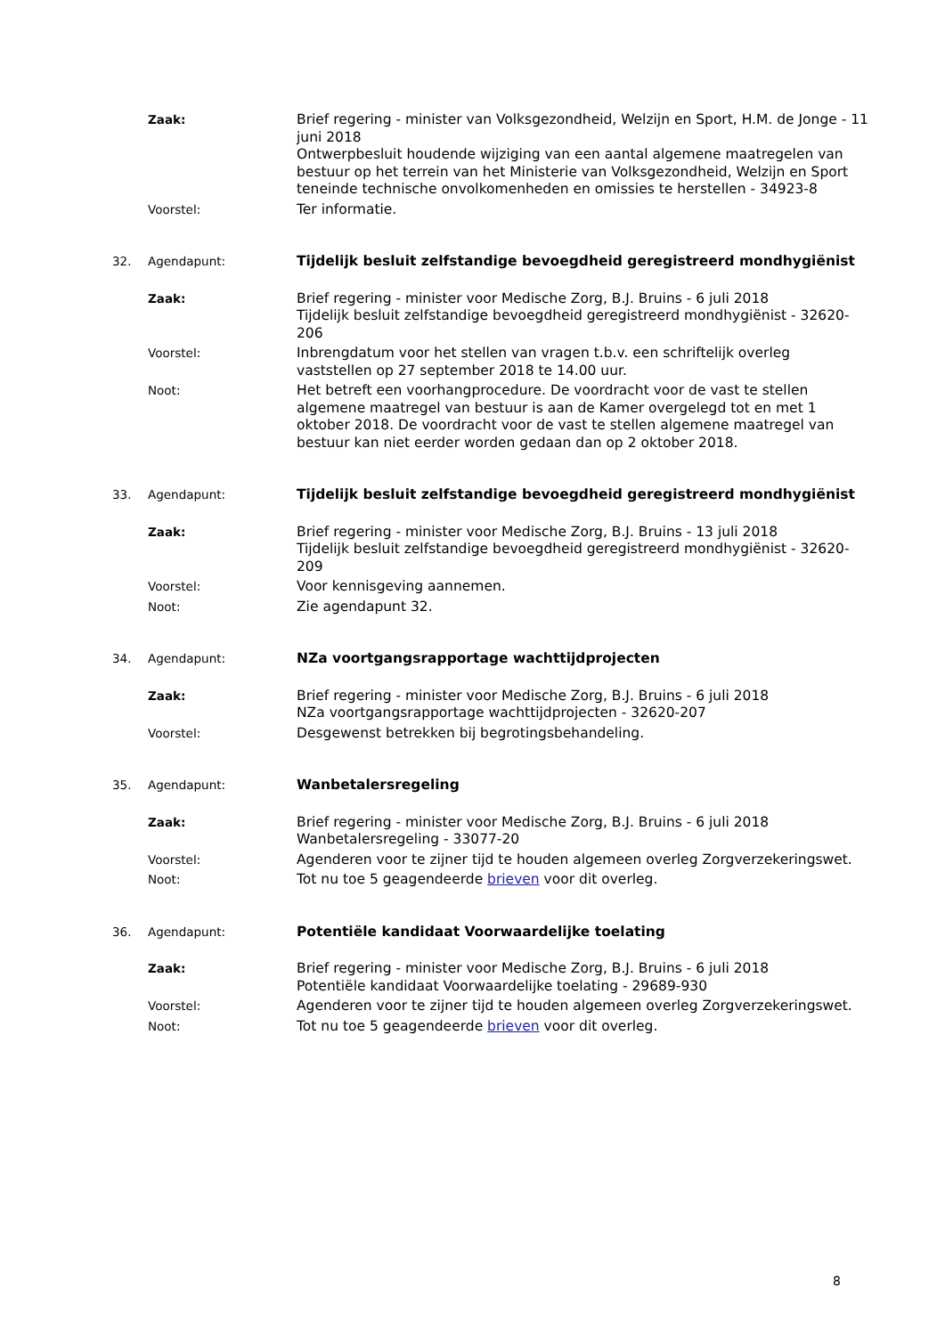Zaak: Brief regering - minister van Volksgezondheid, Welzijn en Sport, H.M. de Jonge - 11 juni 2018
Ontwerpbesluit houdende wijziging van een aantal algemene maatregelen van bestuur op het terrein van het Ministerie van Volksgezondheid, Welzijn en Sport teneinde technische onvolkomenheden en omissies te herstellen - 34923-8
Voorstel: Ter informatie.
32. Agendapunt: Tijdelijk besluit zelfstandige bevoegdheid geregistreerd mondhygiënist
Zaak: Brief regering - minister voor Medische Zorg, B.J. Bruins - 6 juli 2018
Tijdelijk besluit zelfstandige bevoegdheid geregistreerd mondhygiënist - 32620-206
Voorstel: Inbrengdatum voor het stellen van vragen t.b.v. een schriftelijk overleg vaststellen op 27 september 2018 te 14.00 uur.
Noot: Het betreft een voorhangprocedure. De voordracht voor de vast te stellen algemene maatregel van bestuur is aan de Kamer overgelegd tot en met 1 oktober 2018. De voordracht voor de vast te stellen algemene maatregel van bestuur kan niet eerder worden gedaan dan op 2 oktober 2018.
33. Agendapunt: Tijdelijk besluit zelfstandige bevoegdheid geregistreerd mondhygiënist
Zaak: Brief regering - minister voor Medische Zorg, B.J. Bruins - 13 juli 2018
Tijdelijk besluit zelfstandige bevoegdheid geregistreerd mondhygiënist - 32620-209
Voorstel: Voor kennisgeving aannemen.
Noot: Zie agendapunt 32.
34. Agendapunt: NZa voortgangsrapportage wachttijdprojecten
Zaak: Brief regering - minister voor Medische Zorg, B.J. Bruins - 6 juli 2018
NZa voortgangsrapportage wachttijdprojecten - 32620-207
Voorstel: Desgewenst betrekken bij begrotingsbehandeling.
35. Agendapunt: Wanbetalersregeling
Zaak: Brief regering - minister voor Medische Zorg, B.J. Bruins - 6 juli 2018
Wanbetalersregeling - 33077-20
Voorstel: Agenderen voor te zijner tijd te houden algemeen overleg Zorgverzekeringswet.
Noot: Tot nu toe 5 geagendeerde brieven voor dit overleg.
36. Agendapunt: Potentiële kandidaat Voorwaardelijke toelating
Zaak: Brief regering - minister voor Medische Zorg, B.J. Bruins - 6 juli 2018
Potentiële kandidaat Voorwaardelijke toelating - 29689-930
Voorstel: Agenderen voor te zijner tijd te houden algemeen overleg Zorgverzekeringswet.
Noot: Tot nu toe 5 geagendeerde brieven voor dit overleg.
8